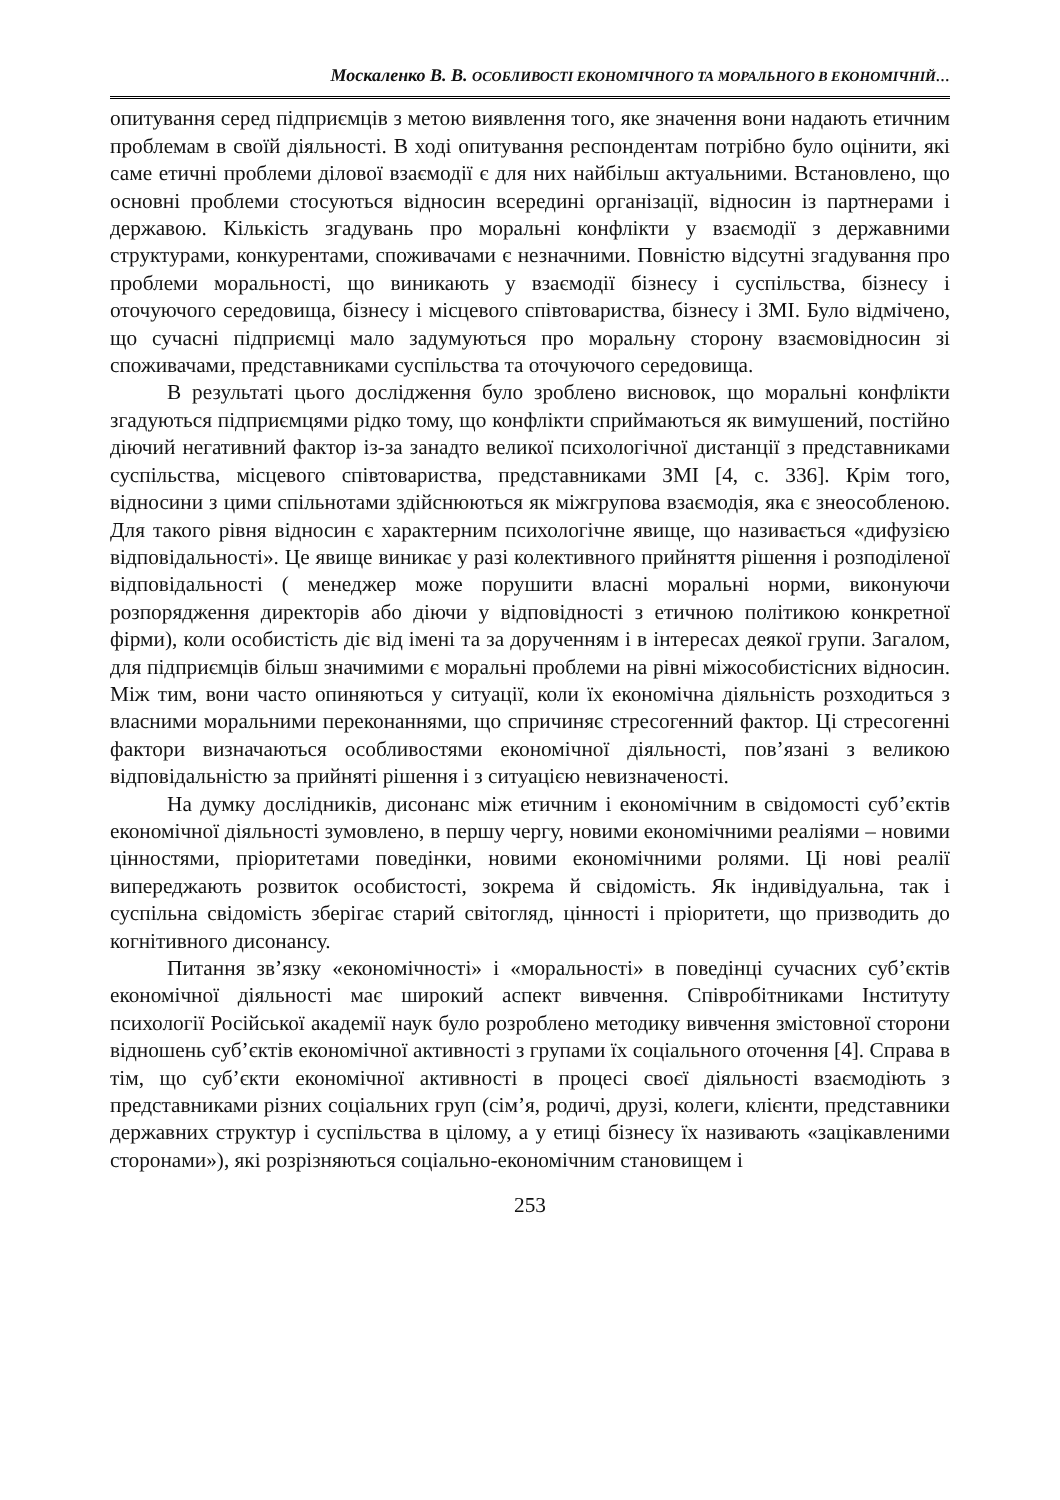Москаленко В. В. ОСОБЛИВОСТІ ЕКОНОМІЧНОГО ТА МОРАЛЬНОГО В ЕКОНОМІЧНІЙ…
опитування серед підприємців з метою виявлення того, яке значення вони надають етичним проблемам в своїй діяльності. В ході опитування респондентам потрібно було оцінити, які саме етичні проблеми ділової взаємодії є для них найбільш актуальними. Встановлено, що основні проблеми стосуються відносин всередині організації, відносин із партнерами і державою. Кількість згадувань про моральні конфлікти у взаємодії з державними структурами, конкурентами, споживачами є незначними. Повністю відсутні згадування про проблеми моральності, що виникають у взаємодії бізнесу і суспільства, бізнесу і оточуючого середовища, бізнесу і місцевого співтовариства, бізнесу і ЗМІ. Було відмічено, що сучасні підприємці мало задумуються про моральну сторону взаємовідносин зі споживачами, представниками суспільства та оточуючого середовища.
В результаті цього дослідження було зроблено висновок, що моральні конфлікти згадуються підприємцями рідко тому, що конфлікти сприймаються як вимушений, постійно діючий негативний фактор із-за занадто великої психологічної дистанції з представниками суспільства, місцевого співтовариства, представниками ЗМІ [4, с. 336]. Крім того, відносини з цими спільнотами здійснюються як міжгрупова взаємодія, яка є знеособленою. Для такого рівня відносин є характерним психологічне явище, що називається «дифузією відповідальності». Це явище виникає у разі колективного прийняття рішення і розподіленої відповідальності ( менеджер може порушити власні моральні норми, виконуючи розпорядження директорів або діючи у відповідності з етичною політикою конкретної фірми), коли особистість діє від імені та за дорученням і в інтересах деякої групи. Загалом, для підприємців більш значимими є моральні проблеми на рівні міжособистісних відносин. Між тим, вони часто опиняються у ситуації, коли їх економічна діяльність розходиться з власними моральними переконаннями, що спричиняє стресогенний фактор. Ці стресогенні фактори визначаються особливостями економічної діяльності, пов’язані з великою відповідальністю за прийняті рішення і з ситуацією невизначеності.
На думку дослідників, дисонанс між етичним і економічним в свідомості суб’єктів економічної діяльності зумовлено, в першу чергу, новими економічними реаліями – новими цінностями, пріоритетами поведінки, новими економічними ролями. Ці нові реалії випереджають розвиток особистості, зокрема й свідомість. Як індивідуальна, так і суспільна свідомість зберігає старий світогляд, цінності і пріоритети, що призводить до когнітивного дисонансу.
Питання зв’язку «економічності» і «моральності» в поведінці сучасних суб’єктів економічної діяльності має широкий аспект вивчення. Співробітниками Інституту психології Російської академії наук було розроблено методику вивчення змістовної сторони відношень суб’єктів економічної активності з групами їх соціального оточення [4]. Справа в тім, що суб’єкти економічної активності в процесі своєї діяльності взаємодіють з представниками різних соціальних груп (сім’я, родичі, друзі, колеги, клієнти, представники державних структур і суспільства в цілому, а у етиці бізнесу їх називають «зацікавленими сторонами»), які розрізняються соціально-економічним становищем і
253